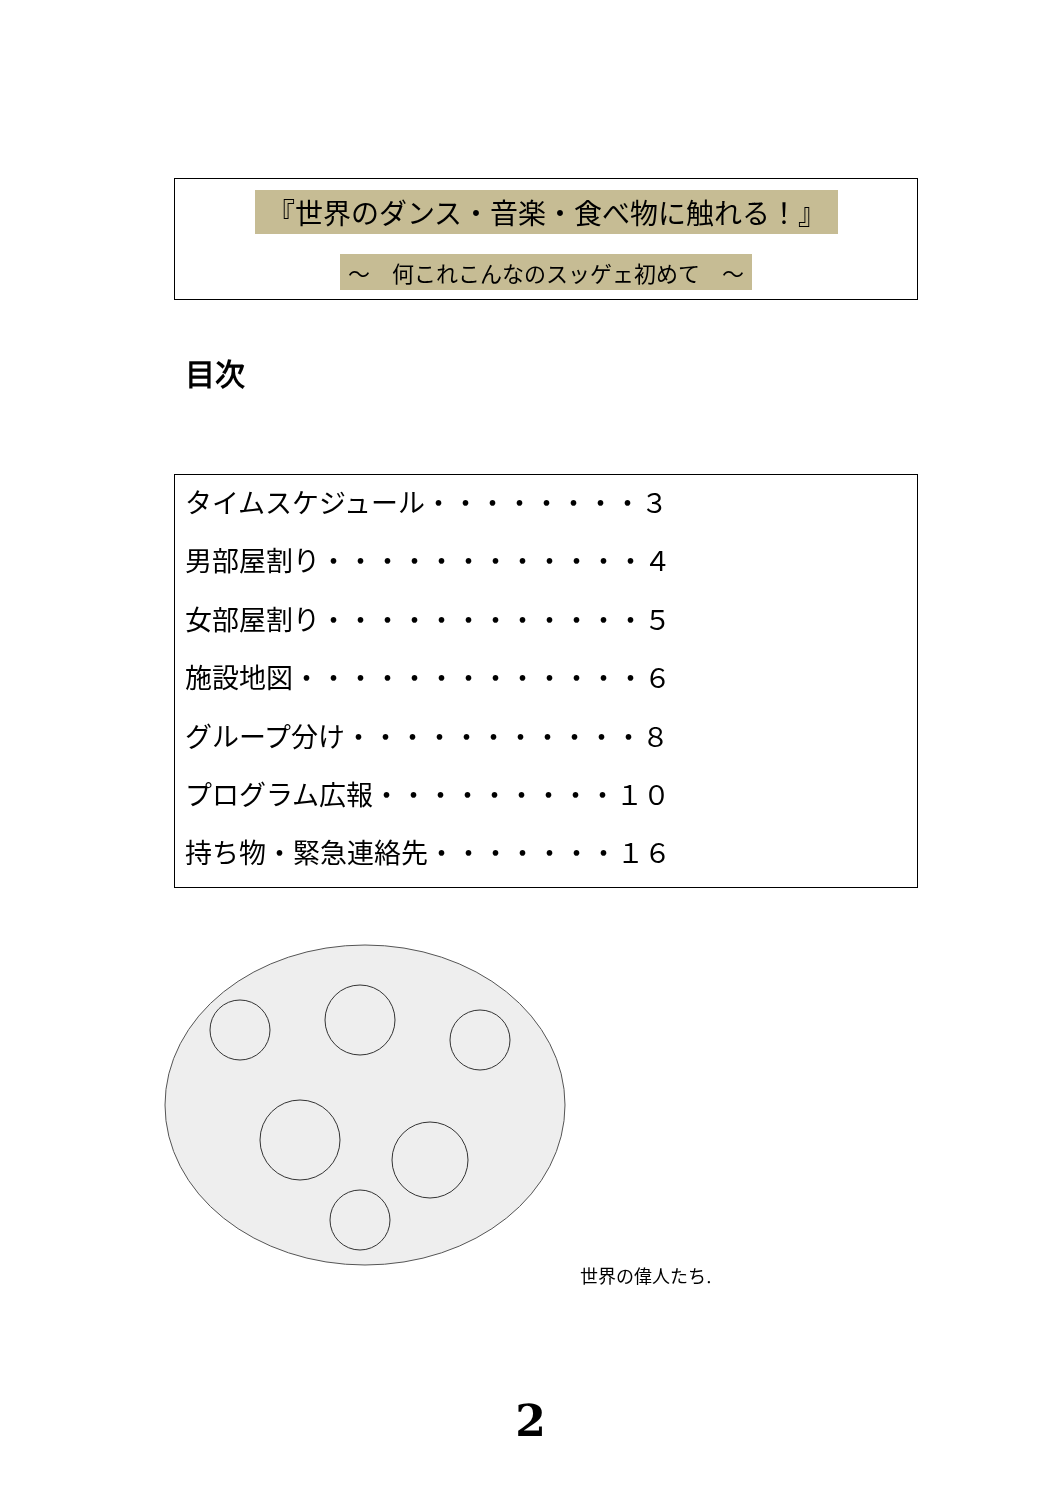『世界のダンス・音楽・食べ物に触れる！』
～　何これこんなのスッゲェ初めて　～
目次
タイムスケジュール・・・・・・・・３
男部屋割り・・・・・・・・・・・・４
女部屋割り・・・・・・・・・・・・５
施設地図・・・・・・・・・・・・・６
グループ分け・・・・・・・・・・・８
プログラム広報・・・・・・・・・１０
持ち物・緊急連絡先・・・・・・・１６
世界の偉人たち.
2